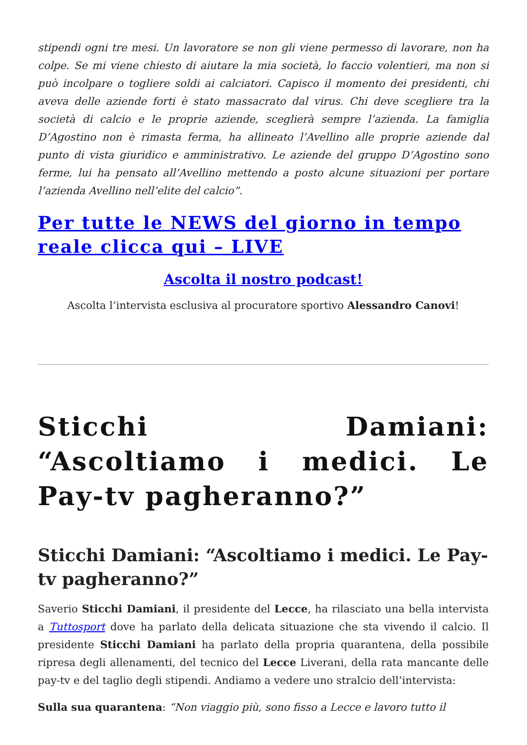stipendi ogni tre mesi. Un lavoratore se non gli viene permesso di lavorare, non ha colpe. Se mi viene chiesto di aiutare la mia società, lo faccio volentieri, ma non si può incolpare o togliere soldi ai calciatori. Capisco il momento dei presidenti, chi aveva delle aziende forti è stato massacrato dal virus. Chi deve scegliere tra la società di calcio e le proprie aziende, sceglierà sempre l’azienda. La famiglia D’Agostino non è rimasta ferma, ha allineato l’Avellino alle proprie aziende dal punto di vista giuridico e amministrativo. Le aziende del gruppo D’Agostino sono ferme, lui ha pensato all’Avellino mettendo a posto alcune situazioni per portare l’azienda Avellino nell’elite del calcio”.
Per tutte le NEWS del giorno in tempo reale clicca qui – LIVE
Ascolta il nostro podcast!
Ascolta l’intervista esclusiva al procuratore sportivo Alessandro Canovi!
Sticchi Damiani: “Ascoltiamo i medici. Le Pay-tv pagheranno?”
Sticchi Damiani: “Ascoltiamo i medici. Le Pay-tv pagheranno?”
Saverio Sticchi Damiani, il presidente del Lecce, ha rilasciato una bella intervista a Tuttosport dove ha parlato della delicata situazione che sta vivendo il calcio. Il presidente Sticchi Damiani ha parlato della propria quarantena, della possibile ripresa degli allenamenti, del tecnico del Lecce Liverani, della rata mancante delle pay-tv e del taglio degli stipendi. Andiamo a vedere uno stralcio dell’intervista:
Sulla sua quarantena: “Non viaggio più, sono fisso a Lecce e lavoro tutto il